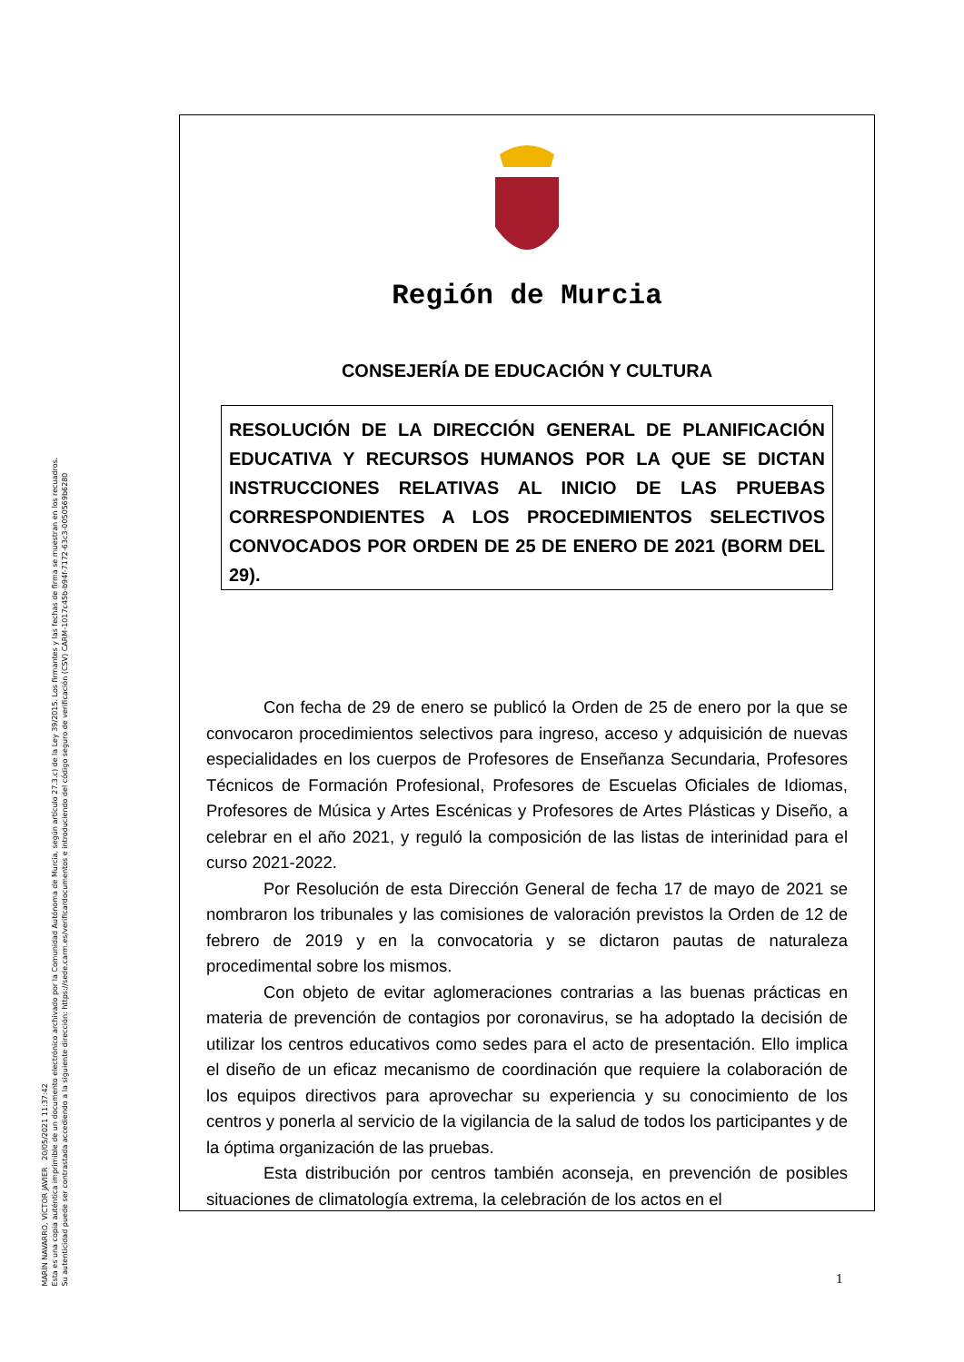MARÍN NAVARRO, VÍCTOR JAVIER 20/05/2021 11:37:42
Esta es una copia auténtica imprimible de un documento electrónico archivado por la Comunidad Autónoma de Murcia, según artículo 27.3.c) de la Ley 39/2015. Los firmantes y las fechas de firma se muestran en los recuadros.
Su autenticidad puede ser contrastada accediendo a la siguiente dirección: https://sede.carm.es/verificardocumentos e introduciendo del código seguro de verificación (CSV) CARM-1017c45b-b94f-7172-63c3-0050569b6280
Región de Murcia
CONSEJERÍA DE EDUCACIÓN Y CULTURA
RESOLUCIÓN DE LA DIRECCIÓN GENERAL DE PLANIFICACIÓN EDUCATIVA Y RECURSOS HUMANOS POR LA QUE SE DICTAN INSTRUCCIONES RELATIVAS AL INICIO DE LAS PRUEBAS CORRESPONDIENTES A LOS PROCEDIMIENTOS SELECTIVOS CONVOCADOS POR ORDEN DE 25 DE ENERO DE 2021 (BORM DEL 29).
Con fecha de 29 de enero se publicó la Orden de 25 de enero por la que se convocaron procedimientos selectivos para ingreso, acceso y adquisición de nuevas especialidades en los cuerpos de Profesores de Enseñanza Secundaria, Profesores Técnicos de Formación Profesional, Profesores de Escuelas Oficiales de Idiomas, Profesores de Música y Artes Escénicas y Profesores de Artes Plásticas y Diseño, a celebrar en el año 2021, y reguló la composición de las listas de interinidad para el curso 2021-2022.
Por Resolución de esta Dirección General de fecha 17 de mayo de 2021 se nombraron los tribunales y las comisiones de valoración previstos la Orden de 12 de febrero de 2019 y en la convocatoria y se dictaron pautas de naturaleza procedimental sobre los mismos.
Con objeto de evitar aglomeraciones contrarias a las buenas prácticas en materia de prevención de contagios por coronavirus, se ha adoptado la decisión de utilizar los centros educativos como sedes para el acto de presentación. Ello implica el diseño de un eficaz mecanismo de coordinación que requiere la colaboración de los equipos directivos para aprovechar su experiencia y su conocimiento de los centros y ponerla al servicio de la vigilancia de la salud de todos los participantes y de la óptima organización de las pruebas.
Esta distribución por centros también aconseja, en prevención de posibles situaciones de climatología extrema, la celebración de los actos en el
1